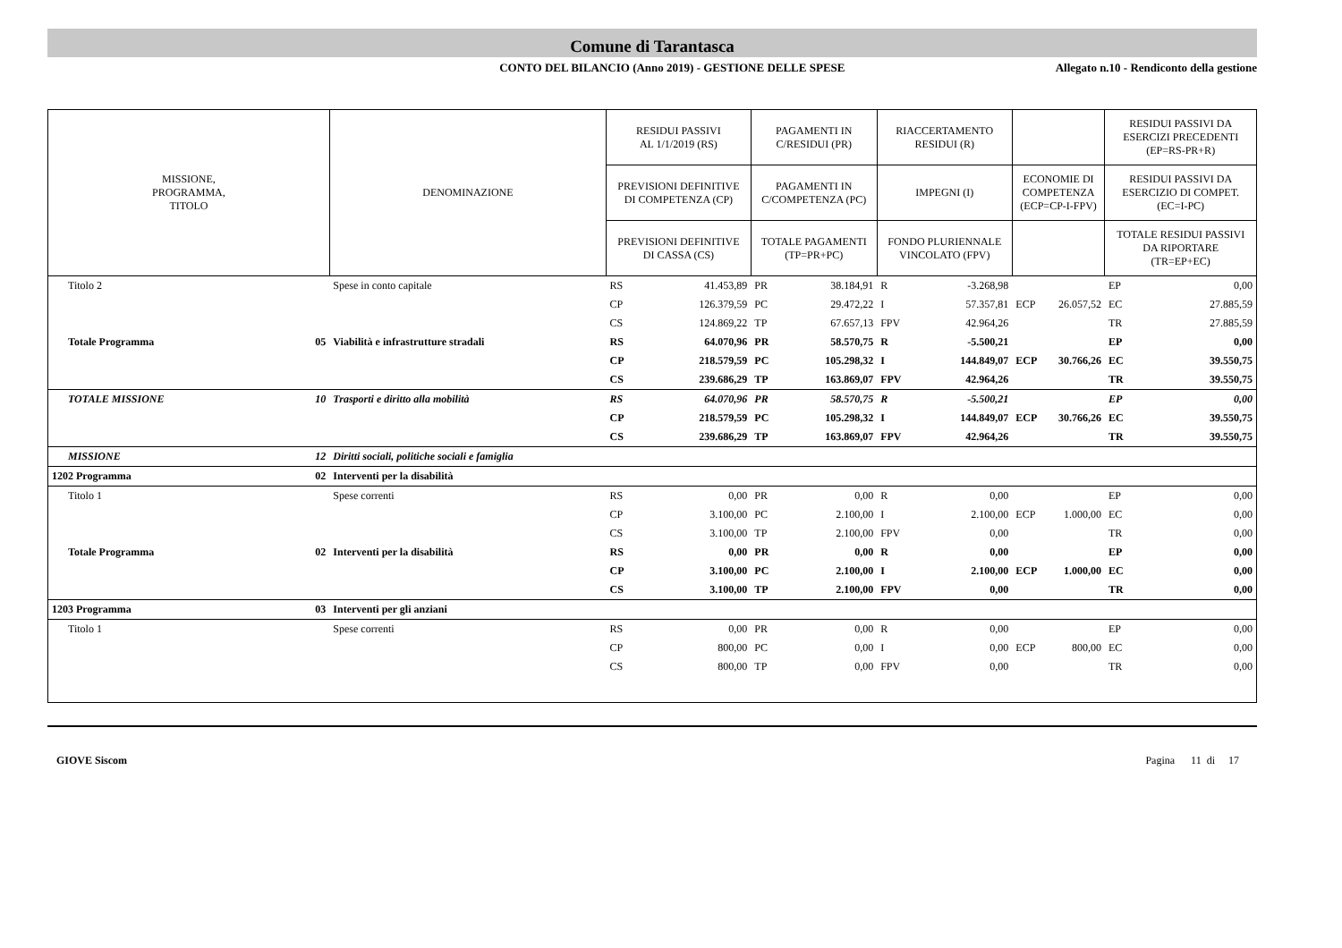Comune di Tarantasca
CONTO DEL BILANCIO (Anno 2019) - GESTIONE DELLE SPESE Allegato n.10 - Rendiconto della gestione
| MISSIONE, PROGRAMMA, TITOLO | | DENOMINAZIONE | RESIDUI PASSIVI AL 1/1/2019 (RS) | | PAGAMENTI IN C/RESIDUI (PR) | | RIACCERTAMENTO RESIDUI (R) | | | | RESIDUI PASSIVI DA ESERCIZI PRECEDENTI (EP=RS-PR+R) | |
| --- | --- | --- | --- | --- | --- | --- | --- | --- | --- | --- | --- | --- |
| | | | PREVISIONI DEFINITIVE DI COMPETENZA (CP) | | PAGAMENTI IN C/COMPETENZA (PC) | | IMPEGNI (I) | | ECONOMIE DI COMPETENZA (ECP=CP-I-FPV) | | RESIDUI PASSIVI DA ESERCIZIO DI COMPET. (EC=I-PC) | |
| | | | PREVISIONI DEFINITIVE DI CASSA (CS) | | TOTALE PAGAMENTI (TP=PR+PC) | | FONDO PLURIENNALE VINCOLATO (FPV) | | | | TOTALE RESIDUI PASSIVI DA RIPORTARE (TR=EP+EC) | |
| Titolo 2 | | Spese in conto capitale | RS | 41.453,89 | PR | 38.184,91 | R | -3.268,98 | | | EP | 0,00 |
| | | | CP | 126.379,59 | PC | 29.472,22 | I | 57.357,81 | ECP | 26.057,52 | EC | 27.885,59 |
| | | | CS | 124.869,22 | TP | 67.657,13 | FPV | 42.964,26 | | | TR | 27.885,59 |
| Totale Programma | 05 | Viabilità e infrastrutture stradali | RS | 64.070,96 | PR | 58.570,75 | R | -5.500,21 | | | EP | 0,00 |
| | | | CP | 218.579,59 | PC | 105.298,32 | I | 144.849,07 | ECP | 30.766,26 | EC | 39.550,75 |
| | | | CS | 239.686,29 | TP | 163.869,07 | FPV | 42.964,26 | | | TR | 39.550,75 |
| TOTALE MISSIONE | 10 | Trasporti e diritto alla mobilità | RS | 64.070,96 | PR | 58.570,75 | R | -5.500,21 | | | EP | 0,00 |
| | | | CP | 218.579,59 | PC | 105.298,32 | I | 144.849,07 | ECP | 30.766,26 | EC | 39.550,75 |
| | | | CS | 239.686,29 | TP | 163.869,07 | FPV | 42.964,26 | | | TR | 39.550,75 |
| MISSIONE | 12 | Diritti sociali, politiche sociali e famiglia | | | | | | | | | | |
| 1202 Programma | 02 | Interventi per la disabilità | | | | | | | | | | |
| Titolo 1 | | Spese correnti | RS | 0,00 | PR | 0,00 | R | 0,00 | | | EP | 0,00 |
| | | | CP | 3.100,00 | PC | 2.100,00 | I | 2.100,00 | ECP | 1.000,00 | EC | 0,00 |
| | | | CS | 3.100,00 | TP | 2.100,00 | FPV | 0,00 | | | TR | 0,00 |
| Totale Programma | 02 | Interventi per la disabilità | RS | 0,00 | PR | 0,00 | R | 0,00 | | | EP | 0,00 |
| | | | CP | 3.100,00 | PC | 2.100,00 | I | 2.100,00 | ECP | 1.000,00 | EC | 0,00 |
| | | | CS | 3.100,00 | TP | 2.100,00 | FPV | 0,00 | | | TR | 0,00 |
| 1203 Programma | 03 | Interventi per gli anziani | | | | | | | | | | |
| Titolo 1 | | Spese correnti | RS | 0,00 | PR | 0,00 | R | 0,00 | | | EP | 0,00 |
| | | | CP | 800,00 | PC | 0,00 | I | 0,00 | ECP | 800,00 | EC | 0,00 |
| | | | CS | 800,00 | TP | 0,00 | FPV | 0,00 | | | TR | 0,00 |
GIOVE Siscom Pagina 11 di 17